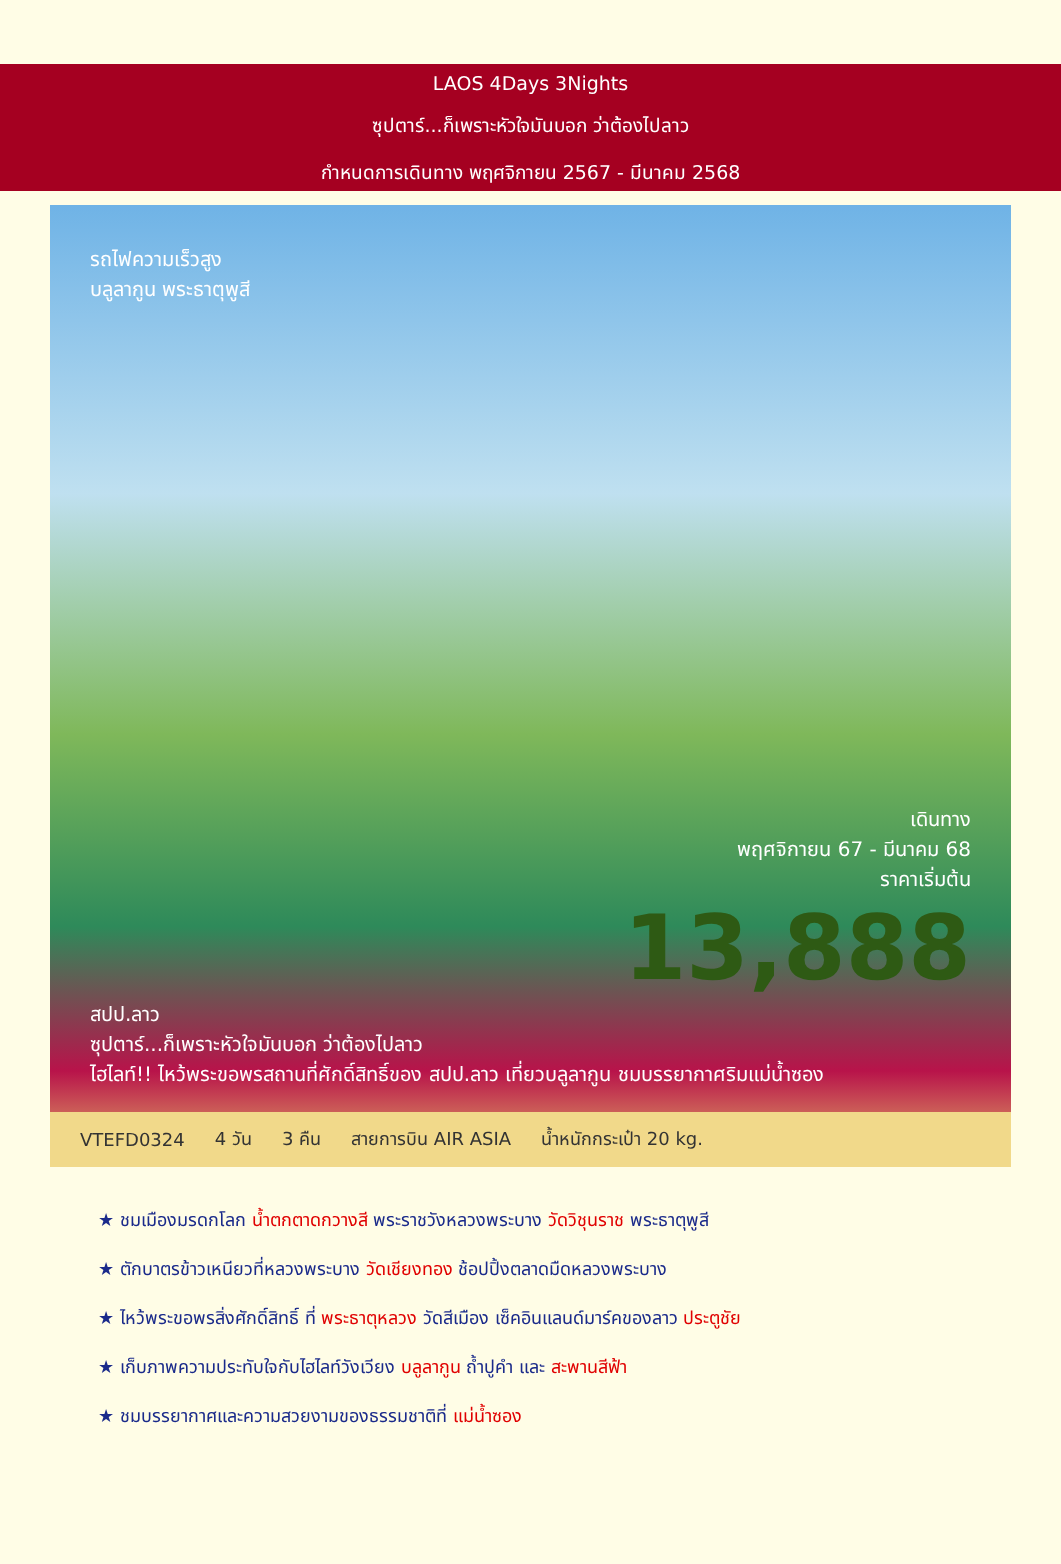LAOS 4Days 3Nights
ซุปตาร์...ก็เพราะหัวใจมันบอก ว่าต้องไปลาว
กำหนดการเดินทาง พฤศจิกายน 2567 - มีนาคม 2568
รถไฟความเร็วสูง
บลูลากูน พระธาตุพูสี
เดินทาง
พฤศจิกายน 67 - มีนาคม 68
ราคาเริ่มต้น
13,888
สปป.ลาว
ซุปตาร์...ก็เพราะหัวใจมันบอก ว่าต้องไปลาว
ไฮไลท์!! ไหว้พระขอพรสถานที่ศักดิ์สิทธิ์ของ สปป.ลาว เที่ยวบลูลากูน ชมบรรยากาศริมแม่น้ำซอง
VTEFD0324 4 วัน 3 คืน สายการบิน AIR ASIA น้ำหนักกระเป๋า 20 kg.
★ ชมเมืองมรดกโลก น้ำตกตาดกวางสี พระราชวังหลวงพระบาง วัดวิชุนราช พระธาตุพูสี
★ ตักบาตรข้าวเหนียวที่หลวงพระบาง วัดเชียงทอง ช้อปปิ้งตลาดมืดหลวงพระบาง
★ ไหว้พระขอพรสิ่งศักดิ์สิทธิ์ ที่ พระธาตุหลวง วัดสีเมือง เซ็คอินแลนด์มาร์คของลาว ประตูชัย
★ เก็บภาพความประทับใจกับไฮไลท์วังเวียง บลูลากูน ถ้ำปูคำ และ สะพานสีฟ้า
★ ชมบรรยากาศและความสวยงามของธรรมชาติที่ แม่น้ำซอง